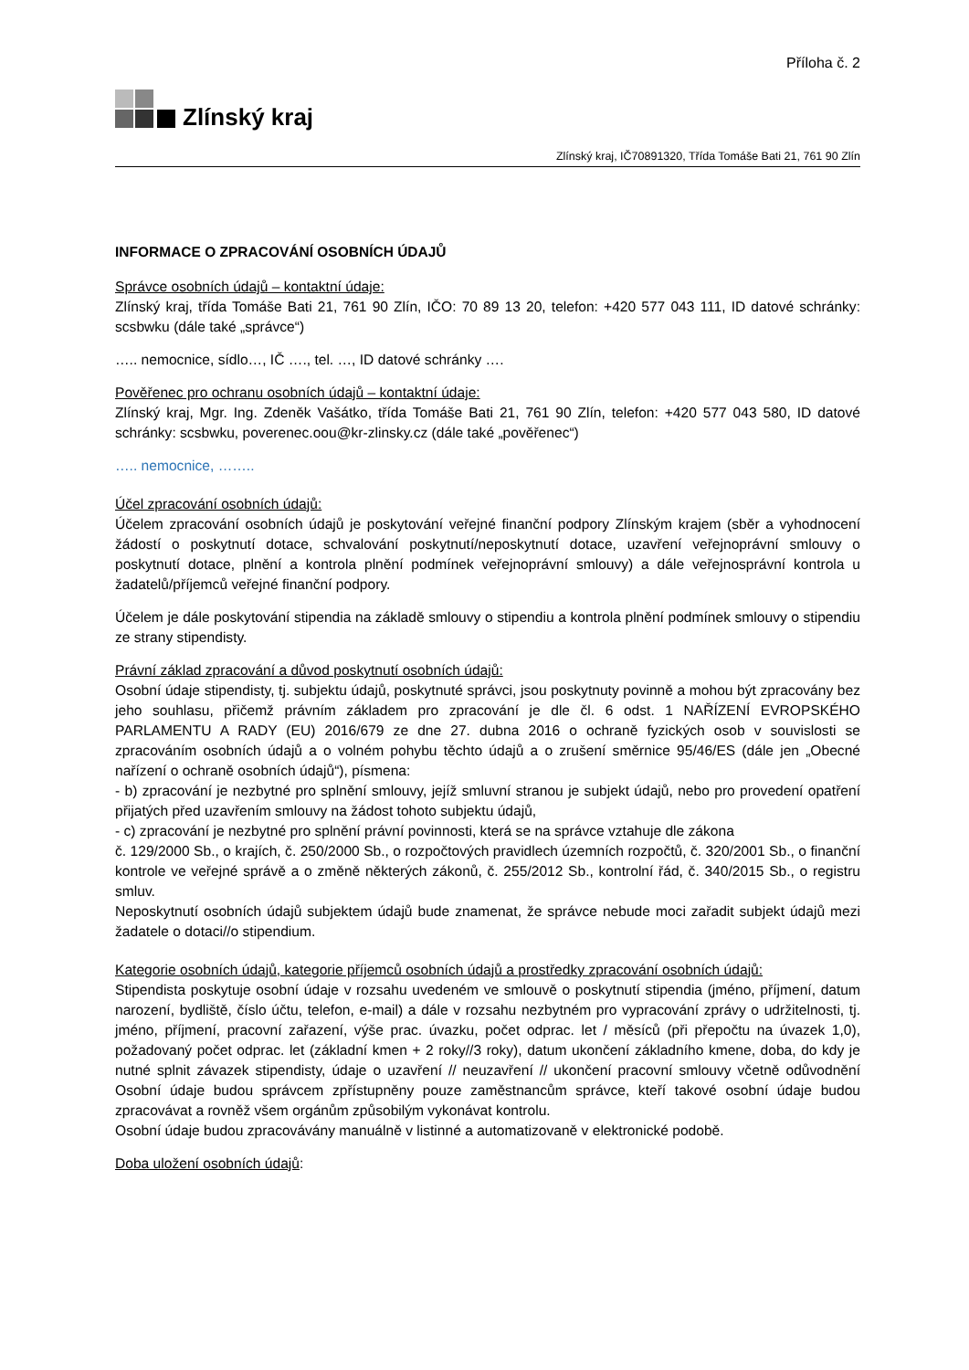Příloha č. 2
Zlínský kraj
Zlínský kraj, IČ70891320, Třída Tomáše Bati 21, 761 90 Zlín
INFORMACE O ZPRACOVÁNÍ OSOBNÍCH ÚDAJŮ
Správce osobních údajů – kontaktní údaje:
Zlínský kraj, třída Tomáše Bati 21, 761 90 Zlín, IČO: 70 89 13 20, telefon: +420 577 043 111, ID datové schránky: scsbwku (dále také „správce“)
….. nemocnice, sídlo…, IČ …., tel. …, ID datové schránky ….
Pověřenec pro ochranu osobních údajů – kontaktní údaje:
Zlínský kraj, Mgr. Ing. Zdeněk Vašátko, třída Tomáše Bati 21, 761 90 Zlín, telefon: +420 577 043 580, ID datové schránky: scsbwku, poverenec.oou@kr-zlinsky.cz (dále také „pověřenec“)
….. nemocnice, ……..
Účel zpracování osobních údajů:
Účelem zpracování osobních údajů je poskytování veřejné finanční podpory Zlínským krajem (sběr a vyhodnocení žádostí o poskytnutí dotace, schvalování poskytnutí/neposkytnutí dotace, uzavření veřejnoprávní smlouvy o poskytnutí dotace, plnění a kontrola plnění podmínek veřejnoprávní smlouvy) a dále veřejnosprávní kontrola u žadatelů/příjemců veřejné finanční podpory.
Účelem je dále poskytování stipendia na základě smlouvy o stipendiu a kontrola plnění podmínek smlouvy o stipendiu ze strany stipendisty.
Právní základ zpracování a důvod poskytnutí osobních údajů:
Osobní údaje stipendisty, tj. subjektu údajů, poskytnuté správci, jsou poskytnuty povinně a mohou být zpracovány bez jeho souhlasu, přičemž právním základem pro zpracování je dle čl. 6 odst. 1 NAŘÍZENÍ EVROPSKÉHO PARLAMENTU A RADY (EU) 2016/679 ze dne 27. dubna 2016 o ochraně fyzických osob v souvislosti se zpracováním osobních údajů a o volném pohybu těchto údajů a o zrušení směrnice 95/46/ES (dále jen „Obecné nařízení o ochraně osobních údajů“), písmena:
- b) zpracování je nezbytné pro splnění smlouvy, jejíž smluvní stranou je subjekt údajů, nebo pro provedení opatření přijatých před uzavřením smlouvy na žádost tohoto subjektu údajů,
- c) zpracování je nezbytné pro splnění právní povinnosti, která se na správce vztahuje dle zákona
č. 129/2000 Sb., o krajích, č. 250/2000 Sb., o rozpočtových pravidlech územních rozpočtů, č. 320/2001 Sb., o finanční kontrole ve veřejné správě a o změně některých zákonů, č. 255/2012 Sb., kontrolní řád, č. 340/2015 Sb., o registru smluv.
Neposkytnutí osobních údajů subjektem údajů bude znamenat, že správce nebude moci zařadit subjekt údajů mezi žadatele o dotaci//o stipendium.
Kategorie osobních údajů, kategorie příjemců osobních údajů a prostředky zpracování osobních údajů:
Stipendista poskytuje osobní údaje v rozsahu uvedeném ve smlouvě o poskytnutí stipendia (jméno, příjmení, datum narození, bydliště, číslo účtu, telefon, e-mail) a dále v rozsahu nezbytném pro vypracování zprávy o udržitelnosti, tj. jméno, příjmení, pracovní zařazení, výše prac. úvazku, počet odprac. let / měsíců (při přepočtu na úvazek 1,0), požadovaný počet odprac. let (základní kmen + 2 roky//3 roky), datum ukončení základního kmene, doba, do kdy je nutné splnit závazek stipendisty, údaje o uzavření // neuzavření // ukončení pracovní smlouvy včetně odůvodnění Osobní údaje budou správcem zpřístupněny pouze zaměstnancům správce, kteří takové osobní údaje budou zpracovávat a rovněž všem orgánům způsobilým vykonávat kontrolu.
Osobní údaje budou zpracovávány manuálně v listinné a automatizovaně v elektronické podobě.
Doba uložení osobních údajů: